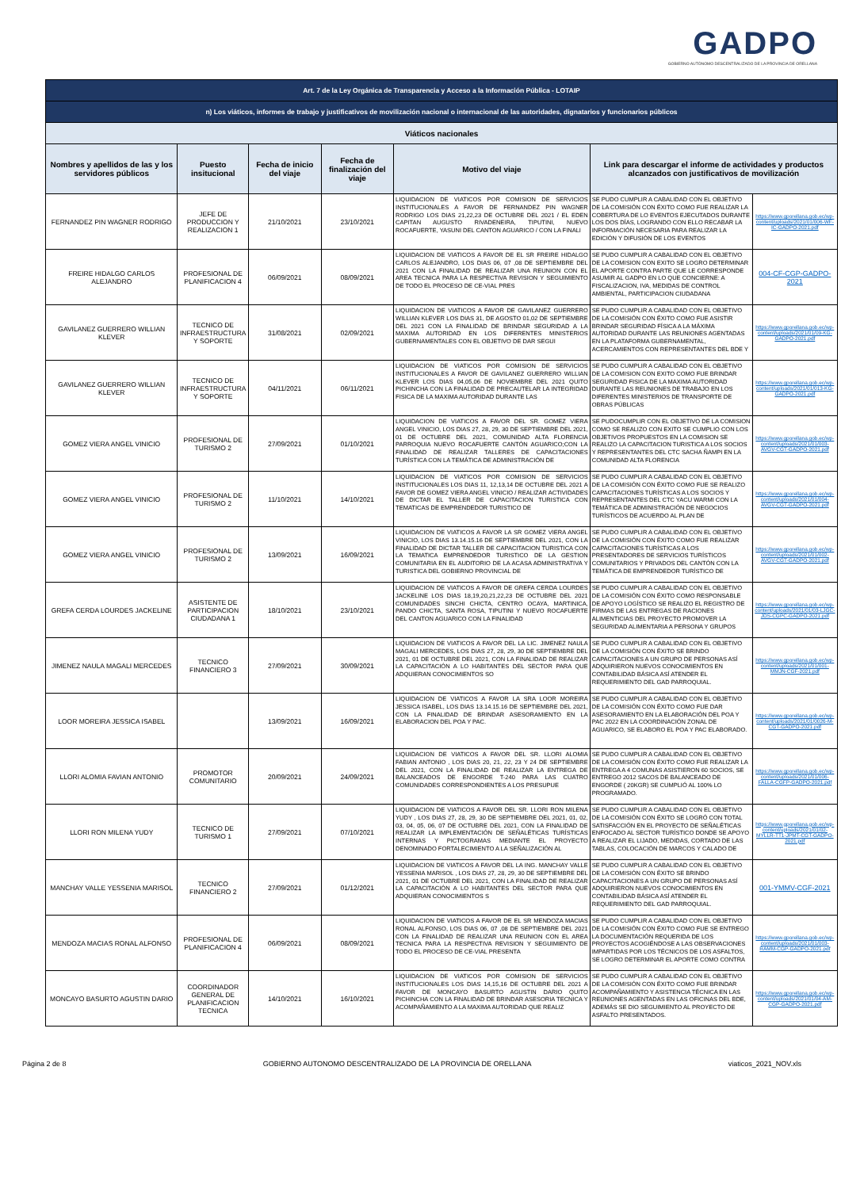GADPO
GOBIERNO AUTÓNOMO DESCENTRALIZADO DE LA PROVINCIA DE ORELLANA
| Art. 7 de la Ley Orgánica de Transparencia y Acceso a la Información Pública - LOTAIP | | | | | | |
| n) Los viáticos, informes de trabajo y justificativos de movilización nacional o internacional de las autoridades, dignatarios y funcionarios públicos | | | | | | |
| Viáticos nacionales | | | | | | |
| Nombres y apellidos de las y los servidores públicos | Puesto insitucional | Fecha de inicio del viaje | Fecha de finalización del viaje | Motivo del viaje | Link para descargar el informe de actividades y productos alcanzados con justificativos de movilización | |
| FERNANDEZ PIN WAGNER RODRIGO | JEFE DE PRODUCCION Y REALIZACION 1 | 21/10/2021 | 23/10/2021 | LIQUIDACION DE VIATICOS POR COMISION DE SERVICIOS INSTITUCIONALES A FAVOR DE FERNANDEZ PIN WAGNER RODRIGO LOS DIAS 21,22,23 DE OCTUBRE DEL 2021 / EL EDEN CAPITAN AUGUSTO RIVADENEIRA, TIPUTINI, NUEVO ROCAFUERTE, YASUNI DEL CANTON AGUARICO / CON LA FINALI | SE PUDO CUMPLIR A CABALIDAD CON EL OBJETIVO DE LA COMISIÓN CON ÉXITO COMO FUE REALIZAR LA COBERTURA DE LO EVENTOS EJECUTADOS DURANTE LOS DOS DÍAS, LOGRANDO CON ELLO RECABAR LA INFORMACIÓN NECESARIA PARA REALIZAR LA EDICIÓN Y DIFUSIÓN DE LOS EVENTOS | https://www.gporellana.gob.ec/wp-content/uploads/2021/01/006-WF-IC-GADPO-2021.pdf |
| FREIRE HIDALGO CARLOS ALEJANDRO | PROFESIONAL DE PLANIFICACION 4 | 06/09/2021 | 08/09/2021 | LIQUIDACION DE VIATICOS A FAVOR DE EL SR FREIRE HIDALGO CARLOS ALEJANDRO, LOS DIAS 06, 07 ,08 DE SEPTIEMBRE DEL 2021 CON LA FINALIDAD DE REALIZAR UNA REUNION CON EL AREA TECNICA PARA LA RESPECTIVA REVISION Y SEGUIMIENTO DE TODO EL PROCESO DE CE-VIAL PRES | SE PUDO CUMPLIR A CABALIDAD CON EL OBJETIVO DE LA COMISION CON EXITO SE LOGRO DETERMINAR EL APORTE CONTRA PARTE QUE LE CORRESPONDE ASUMIR AL GADPO EN LO QUE CONCIERNE: A FISCALIZACION, IVA, MEDIDAS DE CONTROL AMBIENTAL, PARTICIPACION CIUDADANA | 004-CF-CGP-GADPO-2021 |
| GAVILANEZ GUERRERO WILLIAN KLEVER | TECNICO DE INFRAESTRUCTURA Y SOPORTE | 31/08/2021 | 02/09/2021 | LIQUIDACION DE VIATICOS A FAVOR DE GAVILANEZ GUERRERO WILLIAN KLEVER LOS DIAS 31, DE AGOSTO 01,02 DE SEPTIEMBRE DEL 2021 CON LA FINALIDAD DE BRINDAR SEGURIDAD A LA MAXIMA AUTORIDAD EN LOS DIFERENTES MINISTERIOS GUBERNAMENTALES CON EL OBJETIVO DE DAR SEGUI | SE PUDO CUMPLIR A CABALIDAD CON EL OBJETIVO DE LA COMISIÓN CON ÉXITO COMO FUE ASISTIR BRINDAR SEGURIDAD FÍSICA A LA MÁXIMA AUTORIDAD DURANTE LAS REUNIONES AGENTADAS EN LA PLATAFORMA GUBERNAMENTAL, ACERCAMIENTOS CON REPRESENTANTES DEL BDE Y | https://www.gporellana.gob.ec/wp-content/uploads/2021/01/09-KG-GADPO-2021.pdf |
| GAVILANEZ GUERRERO WILLIAN KLEVER | TECNICO DE INFRAESTRUCTURA Y SOPORTE | 04/11/2021 | 06/11/2021 | LIQUIDACION DE VIATICOS POR COMISION DE SERVICIOS INSTITUCIONALES A FAVOR DE GAVILANEZ GUERRERO WILLIAN KLEVER LOS DIAS 04,05,06 DE NOVIEMBRE DEL 2021 QUITO PICHINCHA CON LA FINALIDAD DE PRECAUTELAR LA INTEGRIDAD FISICA DE LA MAXIMA AUTORIDAD DURANTE LAS | SE PUDO CUMPLIR A CABALIDAD CON EL OBJETIVO DE LA COMISION CON EXITO COMO FUE BRINDAR SEGURIDAD FISICA DE LA MAXIMA AUTORIDAD DURANTE LAS REUNIONES DE TRABAJO EN LOS DIFERENTES MINISTERIOS DE TRANSPORTE DE OBRAS PÚBLICAS | https://www.gporellana.gob.ec/wp-content/uploads/2021/01/013-KG-GADPO-2021.pdf |
| GOMEZ VIERA ANGEL VINICIO | PROFESIONAL DE TURISMO 2 | 27/09/2021 | 01/10/2021 | LIQUIDACION DE VIATICOS A FAVOR DEL SR. GOMEZ VIERA ANGEL VINICIO, LOS DIAS 27, 28, 29, 30 DE SEPTIEMBRE DEL 2021, 01 DE OCTUBRE DEL 2021, COMUNIDAD ALTA FLORENCIA PARROQUIA NUEVO ROCAFUERTE CANTÓN AGUARICO;CON LA FINALIDAD DE REALIZAR TALLERES DE CAPACITACIONES TURÍSTICA CON LA TEMÁTICA DE ADMINISTRACIÓN DE | SE PUDOCUMPLIR CON EL OBJETIVO DE LA COMISION COMO SE REALIZO CON EXITO SE CUMPLIO CON LOS OBJETIVOS PROPUESTOS EN LA COMISION SE REALIZO LA CAPACITACION TURISTICA A LOS SOCIOS Y REPRESENTANTES DEL CTC SACHA ÑAMPI EN LA COMUNIDAD ALTA FLORENCIA | https://www.gporellana.gob.ec/wp-content/uploads/2021/01/003-AVGV-CGT-GADPO-2021.pdf |
| GOMEZ VIERA ANGEL VINICIO | PROFESIONAL DE TURISMO 2 | 11/10/2021 | 14/10/2021 | LIQUIDACION DE VIATICOS POR COMISION DE SERVICIOS INSTITUCIONALES LOS DIAS 11, 12,13,14 DE OCTUBRE DEL 2021 A FAVOR DE GOMEZ VIERA ANGEL VINICIO / REALIZAR ACTIVIDADES DE DICTAR EL TALLER DE CAPACITACION TURISTICA CON TEMATICAS DE EMPRENDEDOR TURISTICO DE | SE PUDO CUMPLIR A CABALIDAD CON EL OBJETIVO DE LA COMISIÓN CON ÉXITO COMO FUE SE REALIZO CAPACITACIONES TURÍSTICAS A LOS SOCIOS Y REPRESENTANTES DEL CTC YACU WARMI CON LA TEMÁTICA DE ADMINISTRACIÓN DE NEGOCIOS TURÍSTICOS DE ACUERDO AL PLAN DE | https://www.gporellana.gob.ec/wp-content/uploads/2021/01/004-AVGV-CGT-GADPO-2021.pdf |
| GOMEZ VIERA ANGEL VINICIO | PROFESIONAL DE TURISMO 2 | 13/09/2021 | 16/09/2021 | LIQUIDACION DE VIATICOS A FAVOR LA SR GOMEZ VIERA ANGEL VINICIO, LOS DIAS 13.14.15.16 DE SEPTIEMBRE DEL 2021, CON LA FINALIDAD DE DICTAR TALLER DE CAPACITACION TURISTICA CON LA TEMATICA EMPRENDEDOR TURISTICO DE LA GESTION COMUNITARIA EN EL AUDITORIO DE LA ACASA ADMINISTRATIVA Y TURISTICA DEL GOBIERNO PROVINCIAL DE | SE PUDO CUMPLIR A CABALIDAD CON EL OBJETIVO DE LA COMISIÓN CON ÉXITO COMO FUE REALIZAR CAPACITACIONES TURÍSTICAS A LOS PRESENTADORES DE SERVICIOS TURÍSTICOS COMUNITARIOS Y PRIVADOS DEL CANTÓN CON LA TEMÁTICA DE EMPRENDEDOR TURÍSTICO DE | https://www.gporellana.gob.ec/wp-content/uploads/2021/01/002-AVGV-CGT-GADPO-2021.pdf |
| GREFA CERDA LOURDES JACKELINE | ASISTENTE DE PARTICIPACION CIUDADANA 1 | 18/10/2021 | 23/10/2021 | LIQUIDACION DE VIATICOS A FAVOR DE GREFA CERDA LOURDES JACKELINE LOS DIAS 18,19,20,21,22,23 DE OCTUBRE DEL 2021 COMUNIDADES SINCHI CHICTA, CENTRO OCAYA, MARTINICA, PANDO CHICTA, SANTA ROSA, TIPUTINI Y NUEVO ROCAFUERTE DEL CANTON AGUARICO CON LA FINALIDAD | SE PUDO CUMPLIR A CABALIDAD CON EL OBJETIVO DE LA COMISIÓN CON ÉXITO COMO RESPONSABLE DE APOYO LOGÍSTICO SE REALIZO EL REGISTRO DE FIRMAS DE LAS ENTREGAS DE RACIONES ALIMENTICIAS DEL PROYECTO PROMOVER LA SEGURIDAD ALIMENTARIA A PERSONA Y GRUPOS | https://www.gporellana.gob.ec/wp-content/uploads/2021/01/03-LJGC-JDS-CGPC-GADPO-2021.pdf |
| JIMENEZ NAULA MAGALI MERCEDES | TECNICO FINANCIERO 3 | 27/09/2021 | 30/09/2021 | LIQUIDACION DE VIATICOS A FAVOR DEL LA LIC. JIMENEZ NAULA MAGALI MERCEDES, LOS DIAS 27, 28, 29, 30 DE SEPTIEMBRE DEL 2021, 01 DE OCTUBRE DEL 2021, CON LA FINALIDAD DE REALIZAR LA CAPACITACIÓN A LO HABITANTES DEL SECTOR PARA QUE ADQUIERAN CONOCIMIENTOS SO | SE PUDO CUMPLIR A CABALIDAD CON EL OBJETIVO DE LA COMISIÓN CON ÉXITO SE BRINDO CAPACITACIONES A UN GRUPO DE PERSONAS ASÍ ADQUIRIERON NUEVOS CONOCIMIENTOS EN CONTABILIDAD BÁSICA ASÍ ATENDER EL REQUERIMIENTO DEL GAD PARROQUIAL. | https://www.gporellana.gob.ec/wp-content/uploads/2021/01/001-MMJN-CGF-2021.pdf |
| LOOR MOREIRA JESSICA ISABEL | | 13/09/2021 | 16/09/2021 | LIQUIDACION DE VIATICOS A FAVOR LA SRA LOOR MOREIRA JESSICA ISABEL, LOS DIAS 13.14.15.16 DE SEPTIEMBRE DEL 2021, CON LA FINALIDAD DE BRINDAR ASESORAMIENTO EN LA ELABORACION DEL POA Y PAC. | SE PUDO CUMPLIR A CABALIDAD CON EL OBJETIVO DE LA COMISIÓN CON ÉXITO COMO FUE DAR ASESORAMIENTO EN LA ELABORACIÓN DEL POA Y PAC 2022 EN LA COORDINACIÓN ZONAL DE AGUARICO, SE ELABORO EL POA Y PAC ELABORADO. | https://www.gporellana.gob.ec/wp-content/uploads/2021/01/0026-M-CGT-GADPO-2021.pdf |
| LLORI ALOMIA FAVIAN ANTONIO | PROMOTOR COMUNITARIO | 20/09/2021 | 24/09/2021 | LIQUIDACION DE VIATICOS A FAVOR DEL SR. LLORI ALOMIA FABIAN ANTONIO , LOS DIAS 20, 21, 22, 23 Y 24 DE SEPTIEMBRE DEL 2021, CON LA FINALIDAD DE REALIZAR LA ENTREGA DE BALANCEADOS DE ENGORDE T-240 PARA LAS CUATRO COMUNIDADES CORRESPONDIENTES A LOS PRESUPUE | SE PUDO CUMPLIR A CABALIDAD CON EL OBJETIVO DE LA COMISIÓN CON ÉXITO COMO FUE REALIZAR LA ENTREGA A 4 COMUNAS ASISTIERON 60 SOCIOS, SE ENTREGO 2012 SACOS DE BALANCEADO DE ENGORDE ( 20KGR) SE CUMPLIÓ AL 100% LO PROGRAMADO. | https://www.gporellana.gob.ec/wp-content/uploads/2021/01/006-FALLA-CGFP-GADPO-2021.pdf |
| LLORI RON MILENA YUDY | TECNICO DE TURISMO 1 | 27/09/2021 | 07/10/2021 | LIQUIDACION DE VIATICOS A FAVOR DEL SR. LLORI RON MILENA YUDY , LOS DIAS 27, 28, 29, 30 DE SEPTIEMBRE DEL 2021, 01, 02, 03, 04, 05, 06, 07 DE OCTUBRE DEL 2021, CON LA FINALIDAD DE REALIZAR LA IMPLEMENTACIÓN DE SEÑALÉTICAS TURÍSTICAS INTERNAS Y PICTOGRAMAS MEDIANTE EL PROYECTO DENOMINADO FORTALECIMIENTO A LA SEÑALIZACIÓN AL | SE PUDO CUMPLIR A CABALIDAD CON EL OBJETIVO DE LA COMISIÓN CON ÉXITO SE LOGRÓ CON TOTAL SATISFACCIÓN EN EL PROYECTO DE SEÑALÉTICAS ENFOCADO AL SECTOR TURÍSTICO DONDE SE APOYO A REALIZAR EL LIJADO, MEDIDAS, CORTADO DE LAS TABLAS, COLOCACIÓN DE MARCOS Y CALADO DE | https://www.gporellana.gob.ec/wp-content/uploads/2021/01/02-MYLLR-TT1-JPMT-CGT-GADPO-2021.pdf |
| MANCHAY VALLE YESSENIA MARISOL | TECNICO FINANCIERO 2 | 27/09/2021 | 01/12/2021 | LIQUIDACION DE VIATICOS A FAVOR DEL LA ING. MANCHAY VALLE YESSENIA MARISOL , LOS DIAS 27, 28, 29, 30 DE SEPTIEMBRE DEL 2021, 01 DE OCTUBRE DEL 2021, CON LA FINALIDAD DE REALIZAR LA CAPACITACIÓN A LO HABITANTES DEL SECTOR PARA QUE ADQUIERAN CONOCIMIENTOS S | SE PUDO CUMPLIR A CABALIDAD CON EL OBJETIVO DE LA COMISIÓN CON ÉXITO SE BRINDO CAPACITACIONES A UN GRUPO DE PERSONAS ASÍ ADQUIRIERON NUEVOS CONOCIMIENTOS EN CONTABILIDAD BÁSICA ASÍ ATENDER EL REQUERIMIENTO DEL GAD PARROQUIAL. | 001-YMMV-CGF-2021 |
| MENDOZA MACIAS RONAL ALFONSO | PROFESIONAL DE PLANIFICACION 4 | 06/09/2021 | 08/09/2021 | LIQUIDACION DE VIATICOS A FAVOR DE EL SR MENDOZA MACIAS RONAL ALFONSO, LOS DIAS 06, 07 ,08 DE SEPTIEMBRE DEL 2021 CON LA FINALIDAD DE REALIZAR UNA REUNION CON EL AREA TECNICA PARA LA RESPECTIVA REVISION Y SEGUIMIENTO DE TODO EL PROCESO DE CE-VIAL PRESENTA | SE PUDO CUMPLIR A CABALIDAD CON EL OBJETIVO DE LA COMISIÓN CON ÉXITO COMO FUE SE ENTREGO LA DOCUMENTACIÓN REQUERIDA DE LOS PROYECTOS ACOGIÉNDOSE A LAS OBSERVACIONES IMPARTIDAS POR LOS TÉCNICOS DE LOS ASFALTOS, SE LOGRO DETERMINAR EL APORTE COMO CONTRA | https://www.gporellana.gob.ec/wp-content/uploads/2021/01/003-RAMM-CGP-GADPO-2021.pdf |
| MONCAYO BASURTO AGUSTIN DARIO | COORDINADOR GENERAL DE PLANIFICACION TECNICA | 14/10/2021 | 16/10/2021 | LIQUIDACION DE VIATICOS POR COMISION DE SERVICIOS INSTITUCIONALES LOS DIAS 14,15,16 DE OCTUBRE DEL 2021 A FAVOR DE MONCAYO BASURTO AGUSTIN DARIO QUITO PICHINCHA CON LA FINALIDAD DE BRINDAR ASESORIA TECNICA Y ACOMPAÑAMIENTO A LA MAXIMA AUTORIDAD QUE REALIZ | SE PUDO CUMPLIR A CABALIDAD CON EL OBJETIVO DE LA COMISIÓN CON ÉXITO COMO FUE BRINDAR ACOMPAÑAMIENTO Y ASISTENCIA TÉCNICA EN LAS REUNIONES AGENTADAS EN LAS OFICINAS DEL BDE, ADEMÁS SE DIO SEGUIMIENTO AL PROYECTO DE ASFALTO PRESENTADOS. | https://www.gporellana.gob.ec/wp-content/uploads/2021/01/04-AM-CGP-GADPO-2021.pdf |
Página 2 de 8 GOBIERNO AUTONOMO DESCENTRALIZADO DE LA PROVINCIA DE ORELLANA viaticos_2021_NOV.xls